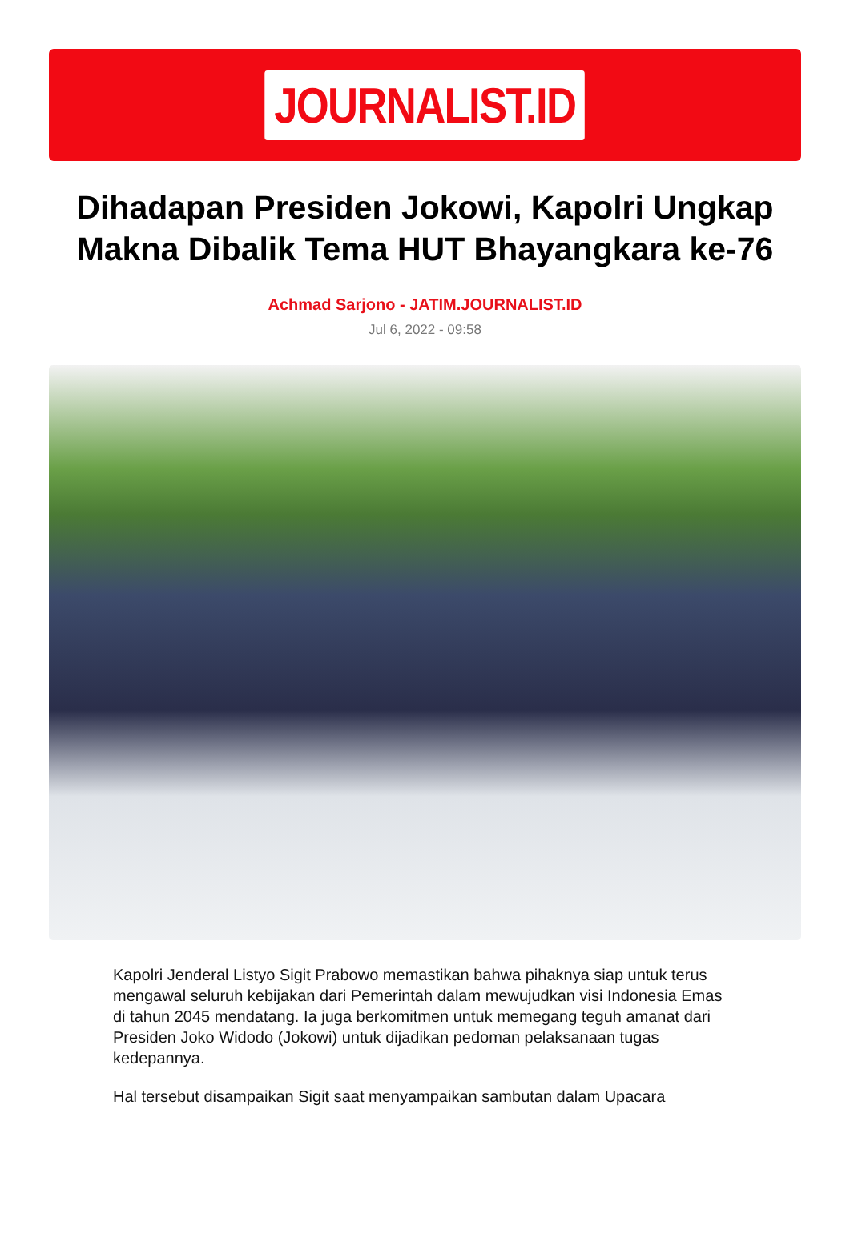JOURNALIST.ID
Dihadapan Presiden Jokowi, Kapolri Ungkap Makna Dibalik Tema HUT Bhayangkara ke-76
Achmad Sarjono - JATIM.JOURNALIST.ID
Jul 6, 2022 - 09:58
Kapolri Jenderal Listyo Sigit Prabowo memastikan bahwa pihaknya siap untuk terus mengawal seluruh kebijakan dari Pemerintah dalam mewujudkan visi Indonesia Emas di tahun 2045 mendatang. Ia juga berkomitmen untuk memegang teguh amanat dari Presiden Joko Widodo (Jokowi) untuk dijadikan pedoman pelaksanaan tugas kedepannya.
Hal tersebut disampaikan Sigit saat menyampaikan sambutan dalam Upacara